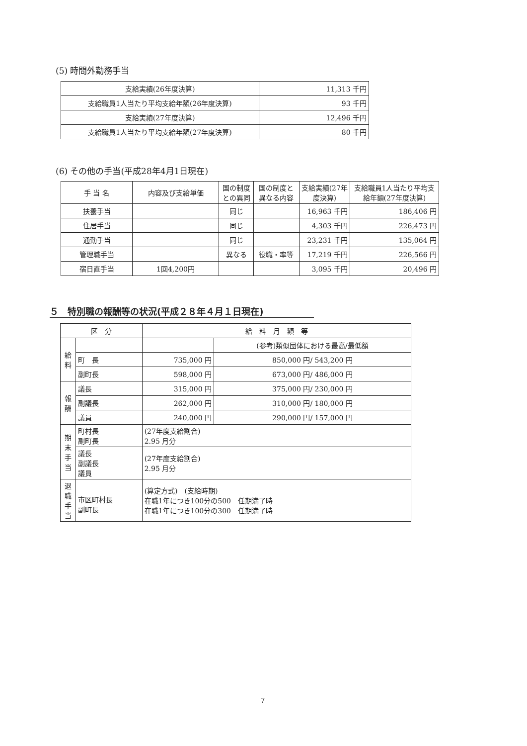(5) 時間外勤務手当
| 支給実績(26年度決算) | 11,313 千円 |
| 支給職員1人当たり平均支給年額(26年度決算) | 93 千円 |
| 支給実績(27年度決算) | 12,496 千円 |
| 支給職員1人当たり平均支給年額(27年度決算) | 80 千円 |
(6) その他の手当(平成28年4月1日現在)
| 手 当 名 | 内容及び支給単価 | 国の制度との異同 | 国の制度と異なる内容 | 支給実績(27年度決算) | 支給職員1人当たり平均支給年額(27年度決算) |
| --- | --- | --- | --- | --- | --- |
| 扶養手当 | | 同じ | | 16,963 千円 | 186,406 円 |
| 住居手当 | | 同じ | | 4,303 千円 | 226,473 円 |
| 通勤手当 | | 同じ | | 23,231 千円 | 135,064 円 |
| 管理職手当 | | 異なる | 役職・率等 | 17,219 千円 | 226,566 円 |
| 宿日直手当 | 1回4,200円 | | | 3,095 千円 | 20,496 円 |
５　特別職の報酬等の状況(平成２８年４月１日現在)
| 区 分 | | 給 料 月 額 等 | |
| --- | --- | --- | --- |
| 給料 | | | (参考)類似団体における最高/最低額 |
| | 町 長 | 735,000 円 | 850,000 円/ 543,200 円 |
| | 副町長 | 598,000 円 | 673,000 円/ 486,000 円 |
| 報酬 | 議長 | 315,000 円 | 375,000 円/ 230,000 円 |
| | 副議長 | 262,000 円 | 310,000 円/ 180,000 円 |
| | 議員 | 240,000 円 | 290,000 円/ 157,000 円 |
| 期末手当 | 町村長 副町長 | (27年度支給割合) 2.95 月分 | |
| | 議長 副議長 議員 | (27年度支給割合) 2.95 月分 | |
| 退職手当 | 市区町村長 副町長 | (算定方式) (支給時期) 在職1年につき100分の500 任期満了時 在職1年につき100分の300 任期満了時 | |
7